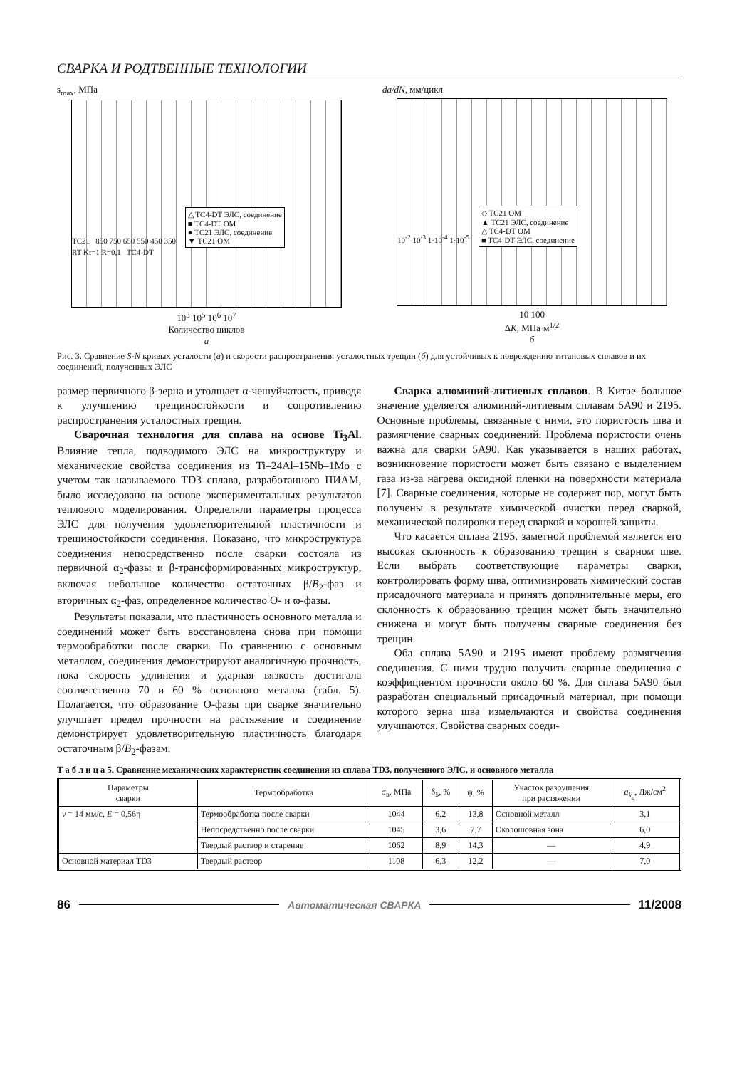СВАРКА И РОДТВЕННЫЕ ТЕХНОЛОГИИ
s<sub>max</sub>, МПа
TC21 850 750 650 550 450 350
△ TC4-DT ЭЛС, соединение
■ TC4-DT ОМ
● TC21 ЭЛС, соединение
▼ TC21 ОМ
RT Kt=1 R=0,1 TC4-DT
10<sup>3</sup> 10<sup>5</sup> 10<sup>6</sup> 10<sup>7</sup>
Количество циклов
а
da/dN, мм/цикл
10<sup>-2</sup> 10<sup>-3</sup> 1·10<sup>-4</sup> 1·10<sup>-5</sup>
◇ TC21 ОМ
▲ TC21 ЭЛС, соединение
△ TC4-DT ОМ
■ TC4-DT ЭЛС, соединение
10 100
ΔK, МПа·м<sup>1/2</sup>
б
Рис. 3. Сравнение S-N кривых усталости (а) и скорости распространения усталостных трещин (б) для устойчивых к повреждению титановых сплавов и их соединений, полученных ЭЛС
размер первичного β-зерна и утолщает α-чешуйчатость, приводя к улучшению трещиностойкости и сопротивлению распространения усталостных трещин.
Сварочная технология для сплава на основе Ti<sub>3</sub>Al. Влияние тепла, подводимого ЭЛС на микроструктуру и механические свойства соединения из Ti–24Al–15Nb–1Mo с учетом так называемого TD3 сплава, разработанного ПИАМ, было исследовано на основе экспериментальных результатов теплового моделирования. Определяли параметры процесса ЭЛС для получения удовлетворительной пластичности и трещиностойкости соединения. Показано, что микроструктура соединения непосредственно после сварки состояла из первичной α<sub>2</sub>-фазы и β-трансформированных микроструктур, включая небольшое количество остаточных β/B<sub>2</sub>-фаз и вторичных α<sub>2</sub>-фаз, определенное количество O- и ϖ-фазы.
Результаты показали, что пластичность основного металла и соединений может быть восстановлена снова при помощи термообработки после сварки. По сравнению с основным металлом, соединения демонстрируют аналогичную прочность, пока скорость удлинения и ударная вязкость достигала соответственно 70 и 60 % основного металла (табл. 5). Полагается, что образование O-фазы при сварке значительно улучшает предел прочности на растяжение и соединение демонстрирует удовлетворительную пластичность благодаря остаточным β/B<sub>2</sub>-фазам.
Сварка алюминий-литиевых сплавов. В Китае большое значение уделяется алюминий-литиевым сплавам 5A90 и 2195. Основные проблемы, связанные с ними, это пористость шва и размягчение сварных соединений. Проблема пористости очень важна для сварки 5A90. Как указывается в наших работах, возникновение пористости может быть связано с выделением газа из-за нагрева оксидной пленки на поверхности материала [7]. Сварные соединения, которые не содержат пор, могут быть получены в результате химической очистки перед сваркой, механической полировки перед сваркой и хорошей защиты.
Что касается сплава 2195, заметной проблемой является его высокая склонность к образованию трещин в сварном шве. Если выбрать соответствующие параметры сварки, контролировать форму шва, оптимизировать химический состав присадочного материала и принять дополнительные меры, его склонность к образованию трещин может быть значительно снижена и могут быть получены сварные соединения без трещин.
Оба сплава 5A90 и 2195 имеют проблему размягчения соединения. С ними трудно получить сварные соединения с коэффициентом прочности около 60 %. Для сплава 5A90 был разработан специальный присадочный материал, при помощи которого зерна шва измельчаются и свойства соединения улучшаются. Свойства сварных соеди-
Т а б л и ц а 5. Сравнение механических характеристик соединения из сплава TD3, полученного ЭЛС, и основного металла
| Параметры сварки | Термообработка | σ<sub>в</sub>, МПа | δ<sub>5</sub>, % | ψ, % | Участок разрушения при растяжении | a<sub>k<sub>u</sub></sub> , Дж/см<sup>2</sup> |
| --- | --- | --- | --- | --- | --- | --- |
| v = 14 мм/с, E = 0,56η | Термообработка после сварки | 1044 | 6,2 | 13,8 | Основной металл | 3,1 |
| | Непосредственно после сварки | 1045 | 3,6 | 7,7 | Околошовная зона | 6,0 |
| | Твердый раствор и старение | 1062 | 8,9 | 14,3 | — | 4,9 |
| Основной материал TD3 | Твердый раствор | 1108 | 6,3 | 12,2 | — | 7,0 |
86 Автоматическая СВАРКА 11/2008